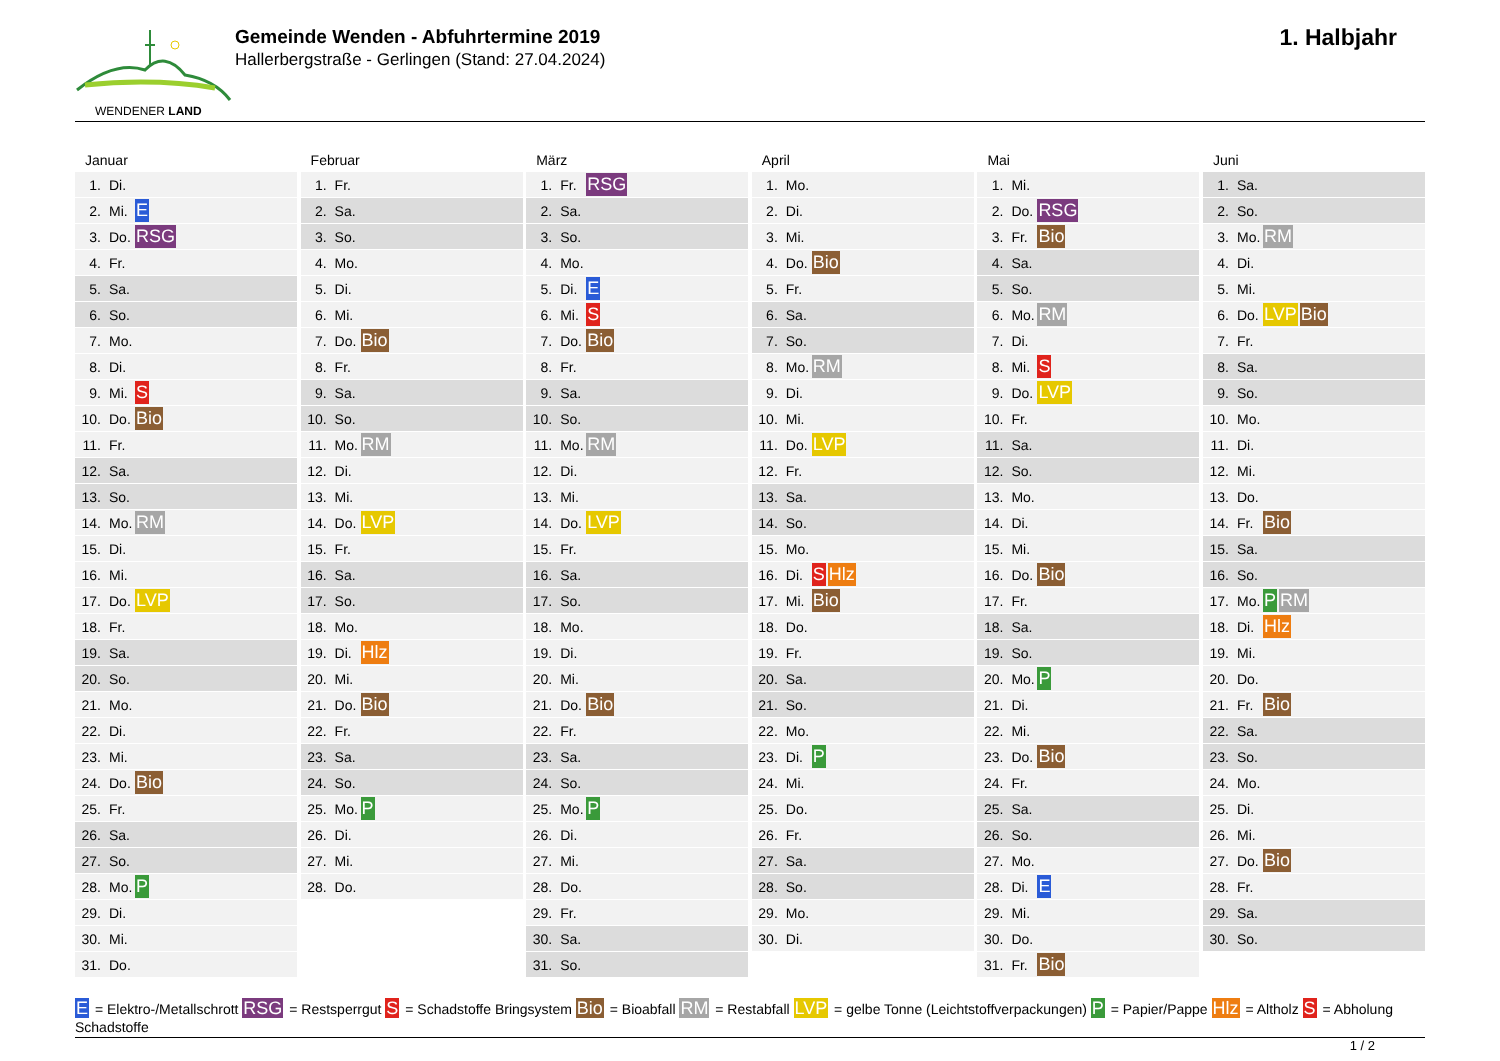WENDENER LAND
Gemeinde Wenden - Abfuhrtermine 2019
Hallerbergstraße - Gerlingen (Stand: 27.04.2024)
1. Halbjahr
Januar
| 1. | Di. | |
| 2. | Mi. | E |
| 3. | Do. | RSG |
| 4. | Fr. | |
| 5. | Sa. | |
| 6. | So. | |
| 7. | Mo. | |
| 8. | Di. | |
| 9. | Mi. | S |
| 10. | Do. | Bio |
| 11. | Fr. | |
| 12. | Sa. | |
| 13. | So. | |
| 14. | Mo. | RM |
| 15. | Di. | |
| 16. | Mi. | |
| 17. | Do. | LVP |
| 18. | Fr. | |
| 19. | Sa. | |
| 20. | So. | |
| 21. | Mo. | |
| 22. | Di. | |
| 23. | Mi. | |
| 24. | Do. | Bio |
| 25. | Fr. | |
| 26. | Sa. | |
| 27. | So. | |
| 28. | Mo. | P |
| 29. | Di. | |
| 30. | Mi. | |
| 31. | Do. | |
Februar
| 1. | Fr. | |
| 2. | Sa. | |
| 3. | So. | |
| 4. | Mo. | |
| 5. | Di. | |
| 6. | Mi. | |
| 7. | Do. | Bio |
| 8. | Fr. | |
| 9. | Sa. | |
| 10. | So. | |
| 11. | Mo. | RM |
| 12. | Di. | |
| 13. | Mi. | |
| 14. | Do. | LVP |
| 15. | Fr. | |
| 16. | Sa. | |
| 17. | So. | |
| 18. | Mo. | |
| 19. | Di. | Hlz |
| 20. | Mi. | |
| 21. | Do. | Bio |
| 22. | Fr. | |
| 23. | Sa. | |
| 24. | So. | |
| 25. | Mo. | P |
| 26. | Di. | |
| 27. | Mi. | |
| 28. | Do. | |
März
| 1. | Fr. | RSG |
| 2. | Sa. | |
| 3. | So. | |
| 4. | Mo. | |
| 5. | Di. | E |
| 6. | Mi. | S |
| 7. | Do. | Bio |
| 8. | Fr. | |
| 9. | Sa. | |
| 10. | So. | |
| 11. | Mo. | RM |
| 12. | Di. | |
| 13. | Mi. | |
| 14. | Do. | LVP |
| 15. | Fr. | |
| 16. | Sa. | |
| 17. | So. | |
| 18. | Mo. | |
| 19. | Di. | |
| 20. | Mi. | |
| 21. | Do. | Bio |
| 22. | Fr. | |
| 23. | Sa. | |
| 24. | So. | |
| 25. | Mo. | P |
| 26. | Di. | |
| 27. | Mi. | |
| 28. | Do. | |
| 29. | Fr. | |
| 30. | Sa. | |
| 31. | So. | |
April
| 1. | Mo. | |
| 2. | Di. | |
| 3. | Mi. | |
| 4. | Do. | Bio |
| 5. | Fr. | |
| 6. | Sa. | |
| 7. | So. | |
| 8. | Mo. | RM |
| 9. | Di. | |
| 10. | Mi. | |
| 11. | Do. | LVP |
| 12. | Fr. | |
| 13. | Sa. | |
| 14. | So. | |
| 15. | Mo. | |
| 16. | Di. | S Hlz |
| 17. | Mi. | Bio |
| 18. | Do. | |
| 19. | Fr. | |
| 20. | Sa. | |
| 21. | So. | |
| 22. | Mo. | |
| 23. | Di. | P |
| 24. | Mi. | |
| 25. | Do. | |
| 26. | Fr. | |
| 27. | Sa. | |
| 28. | So. | |
| 29. | Mo. | |
| 30. | Di. | |
Mai
| 1. | Mi. | |
| 2. | Do. | RSG |
| 3. | Fr. | Bio |
| 4. | Sa. | |
| 5. | So. | |
| 6. | Mo. | RM |
| 7. | Di. | |
| 8. | Mi. | S |
| 9. | Do. | LVP |
| 10. | Fr. | |
| 11. | Sa. | |
| 12. | So. | |
| 13. | Mo. | |
| 14. | Di. | |
| 15. | Mi. | |
| 16. | Do. | Bio |
| 17. | Fr. | |
| 18. | Sa. | |
| 19. | So. | |
| 20. | Mo. | P |
| 21. | Di. | |
| 22. | Mi. | |
| 23. | Do. | Bio |
| 24. | Fr. | |
| 25. | Sa. | |
| 26. | So. | |
| 27. | Mo. | |
| 28. | Di. | E |
| 29. | Mi. | |
| 30. | Do. | |
| 31. | Fr. | Bio |
Juni
| 1. | Sa. | |
| 2. | So. | |
| 3. | Mo. | RM |
| 4. | Di. | |
| 5. | Mi. | |
| 6. | Do. | LVP Bio |
| 7. | Fr. | |
| 8. | Sa. | |
| 9. | So. | |
| 10. | Mo. | |
| 11. | Di. | |
| 12. | Mi. | |
| 13. | Do. | |
| 14. | Fr. | Bio |
| 15. | Sa. | |
| 16. | So. | |
| 17. | Mo. | P RM |
| 18. | Di. | Hlz |
| 19. | Mi. | |
| 20. | Do. | |
| 21. | Fr. | Bio |
| 22. | Sa. | |
| 23. | So. | |
| 24. | Mo. | |
| 25. | Di. | |
| 26. | Mi. | |
| 27. | Do. | Bio |
| 28. | Fr. | |
| 29. | Sa. | |
| 30. | So. | |
E = Elektro-/Metallschrott RSG = Restsperrgut S = Schadstoffe Bringsystem Bio = Bioabfall RM = Restabfall LVP = gelbe Tonne (Leichtstoffverpackungen) P = Papier/Pappe Hlz = Altholz S = Abholung Schadstoffe
1 / 2